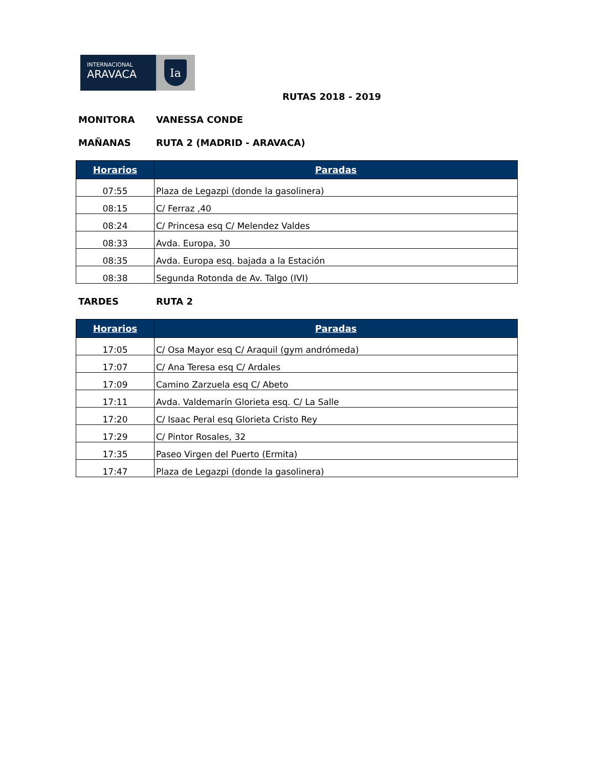INTERNACIONAL
ARAVACA
Ia
RUTAS 2018 - 2019
MONITORA VANESSA CONDE
MAÑANAS RUTA 2 (MADRID - ARAVACA)
| Horarios | Paradas |
| --- | --- |
| 07:55 | Plaza de Legazpi (donde la gasolinera) |
| 08:15 | C/ Ferraz ,40 |
| 08:24 | C/ Princesa esq C/ Melendez Valdes |
| 08:33 | Avda. Europa, 30 |
| 08:35 | Avda. Europa esq. bajada a la Estación |
| 08:38 | Segunda Rotonda de Av. Talgo (IVI) |
TARDES RUTA 2
| Horarios | Paradas |
| --- | --- |
| 17:05 | C/ Osa Mayor esq C/ Araquil (gym andrómeda) |
| 17:07 | C/ Ana Teresa esq C/ Ardales |
| 17:09 | Camino Zarzuela esq C/ Abeto |
| 17:11 | Avda. Valdemarín Glorieta esq. C/ La Salle |
| 17:20 | C/ Isaac Peral esq Glorieta Cristo Rey |
| 17:29 | C/ Pintor Rosales, 32 |
| 17:35 | Paseo Virgen del Puerto (Ermita) |
| 17:47 | Plaza de Legazpi (donde la gasolinera) |